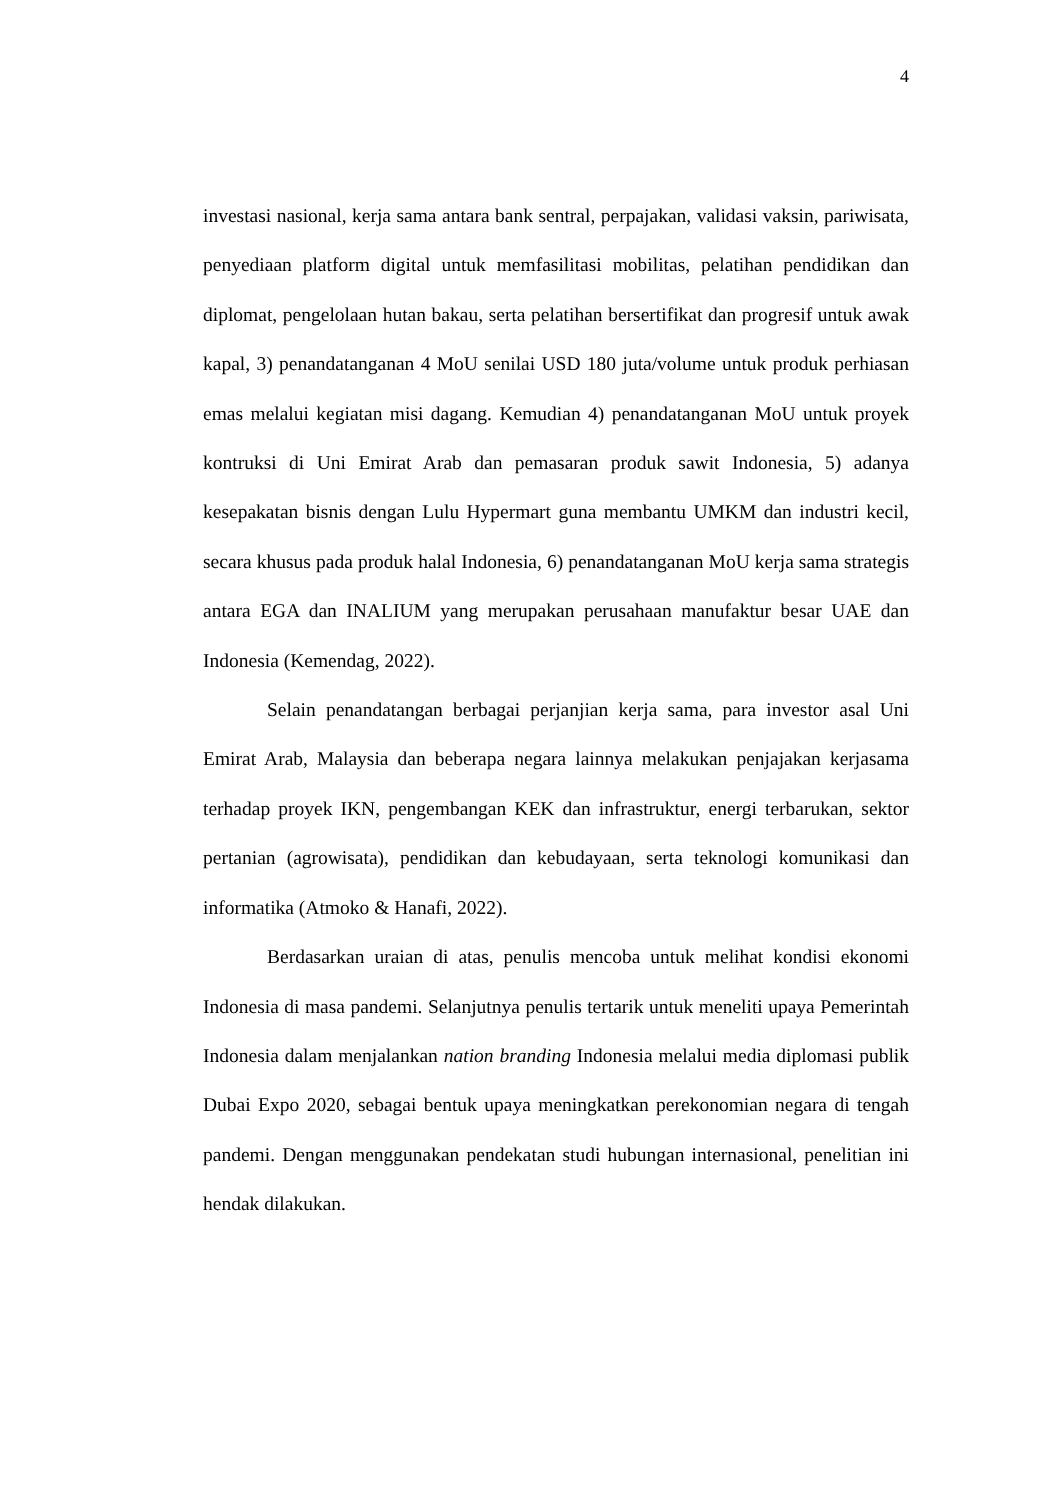4
investasi nasional, kerja sama antara bank sentral, perpajakan, validasi vaksin, pariwisata, penyediaan platform digital untuk memfasilitasi mobilitas, pelatihan pendidikan dan diplomat, pengelolaan hutan bakau, serta pelatihan bersertifikat dan progresif untuk awak kapal, 3) penandatanganan 4 MoU senilai USD 180 juta/volume untuk produk perhiasan emas melalui kegiatan misi dagang. Kemudian 4) penandatanganan MoU untuk proyek kontruksi di Uni Emirat Arab dan pemasaran produk sawit Indonesia, 5) adanya kesepakatan bisnis dengan Lulu Hypermart guna membantu UMKM dan industri kecil, secara khusus pada produk halal Indonesia, 6) penandatanganan MoU kerja sama strategis antara EGA dan INALIUM yang merupakan perusahaan manufaktur besar UAE dan Indonesia (Kemendag, 2022).
Selain penandatangan berbagai perjanjian kerja sama, para investor asal Uni Emirat Arab, Malaysia dan beberapa negara lainnya melakukan penjajakan kerjasama terhadap proyek IKN, pengembangan KEK dan infrastruktur, energi terbarukan, sektor pertanian (agrowisata), pendidikan dan kebudayaan, serta teknologi komunikasi dan informatika (Atmoko & Hanafi, 2022).
Berdasarkan uraian di atas, penulis mencoba untuk melihat kondisi ekonomi Indonesia di masa pandemi. Selanjutnya penulis tertarik untuk meneliti upaya Pemerintah Indonesia dalam menjalankan nation branding Indonesia melalui media diplomasi publik Dubai Expo 2020, sebagai bentuk upaya meningkatkan perekonomian negara di tengah pandemi. Dengan menggunakan pendekatan studi hubungan internasional, penelitian ini hendak dilakukan.